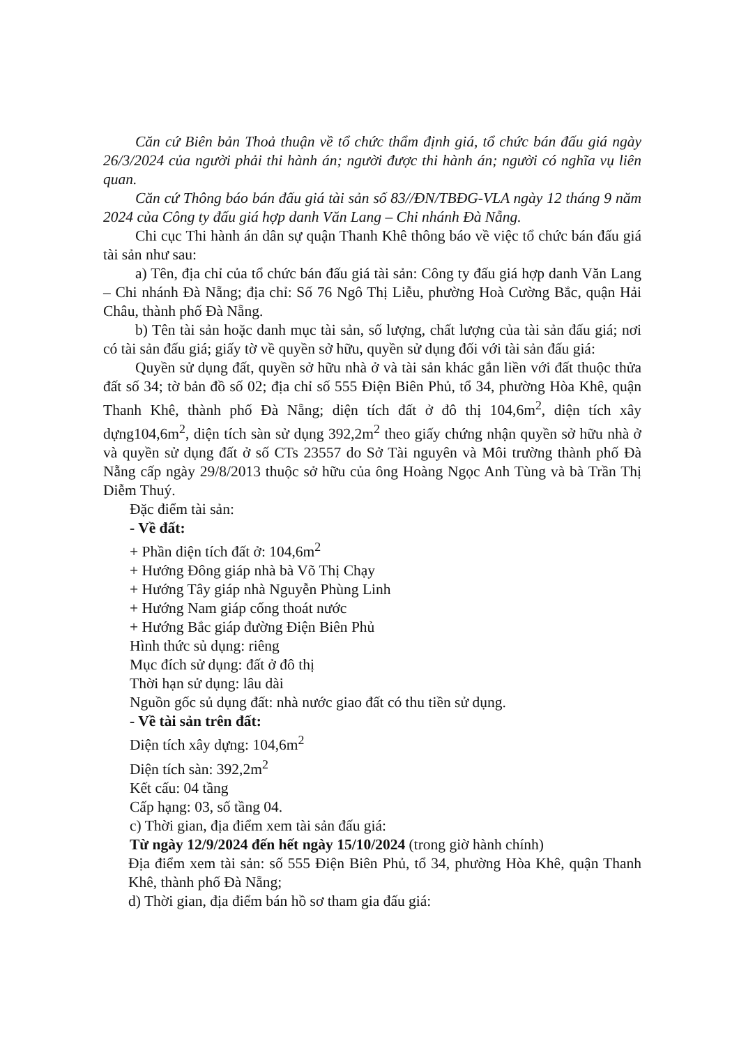Căn cứ Biên bản Thoả thuận về tổ chức thẩm định giá, tổ chức bán đấu giá ngày 26/3/2024 của người phải thi hành án; người được thi hành án; người có nghĩa vụ liên quan.
Căn cứ Thông báo bán đấu giá tài sản số 83//ĐN/TBĐG-VLA ngày 12 tháng 9 năm 2024 của Công ty đấu giá hợp danh Văn Lang – Chi nhánh Đà Nẵng.
Chi cục Thi hành án dân sự quận Thanh Khê thông báo về việc tổ chức bán đấu giá tài sản như sau:
a) Tên, địa chỉ của tổ chức bán đấu giá tài sản: Công ty đấu giá hợp danh Văn Lang – Chi nhánh Đà Nẵng; địa chỉ: Số 76 Ngô Thị Liễu, phường Hoà Cường Bắc, quận Hải Châu, thành phố Đà Nẵng.
b) Tên tài sản hoặc danh mục tài sản, số lượng, chất lượng của tài sản đấu giá; nơi có tài sản đấu giá; giấy tờ về quyền sở hữu, quyền sử dụng đối với tài sản đấu giá:
Quyền sử dụng đất, quyền sở hữu nhà ở và tài sản khác gắn liền với đất thuộc thửa đất số 34; tờ bản đồ số 02; địa chỉ số 555 Điện Biên Phủ, tổ 34, phường Hòa Khê, quận Thanh Khê, thành phố Đà Nẵng; diện tích đất ở đô thị 104,6m<sup>2</sup>, diện tích xây dựng104,6m<sup>2</sup>, diện tích sàn sử dụng 392,2m<sup>2</sup> theo giấy chứng nhận quyền sở hữu nhà ở và quyền sử dụng đất ở số CTs 23557 do Sở Tài nguyên và Môi trường thành phố Đà Nẵng cấp ngày 29/8/2013 thuộc sở hữu của ông Hoàng Ngọc Anh Tùng và bà Trần Thị Diễm Thuý.
Đặc điểm tài sản:
- Về đất:
+ Phần diện tích đất ở: 104,6m<sup>2</sup>
+ Hướng Đông giáp nhà bà Võ Thị Chạy
+ Hướng Tây giáp nhà Nguyễn Phùng Linh
+ Hướng Nam giáp cống thoát nước
+ Hướng Bắc giáp đường Điện Biên Phủ
Hình thức sủ dụng: riêng
Mục đích sử dụng: đất ở đô thị
Thời hạn sử dụng: lâu dài
Nguồn gốc sủ dụng đất: nhà nước giao đất có thu tiền sử dụng.
- Về tài sản trên đất:
Diện tích xây dựng: 104,6m<sup>2</sup>
Diện tích sàn: 392,2m<sup>2</sup>
Kết cấu: 04 tầng
Cấp hạng: 03, số tầng 04.
c) Thời gian, địa điểm xem tài sản đấu giá:
Từ ngày 12/9/2024 đến hết ngày 15/10/2024 (trong giờ hành chính)
Địa điểm xem tài sản: số 555 Điện Biên Phủ, tổ 34, phường Hòa Khê, quận Thanh Khê, thành phố Đà Nẵng;
d) Thời gian, địa điểm bán hồ sơ tham gia đấu giá: